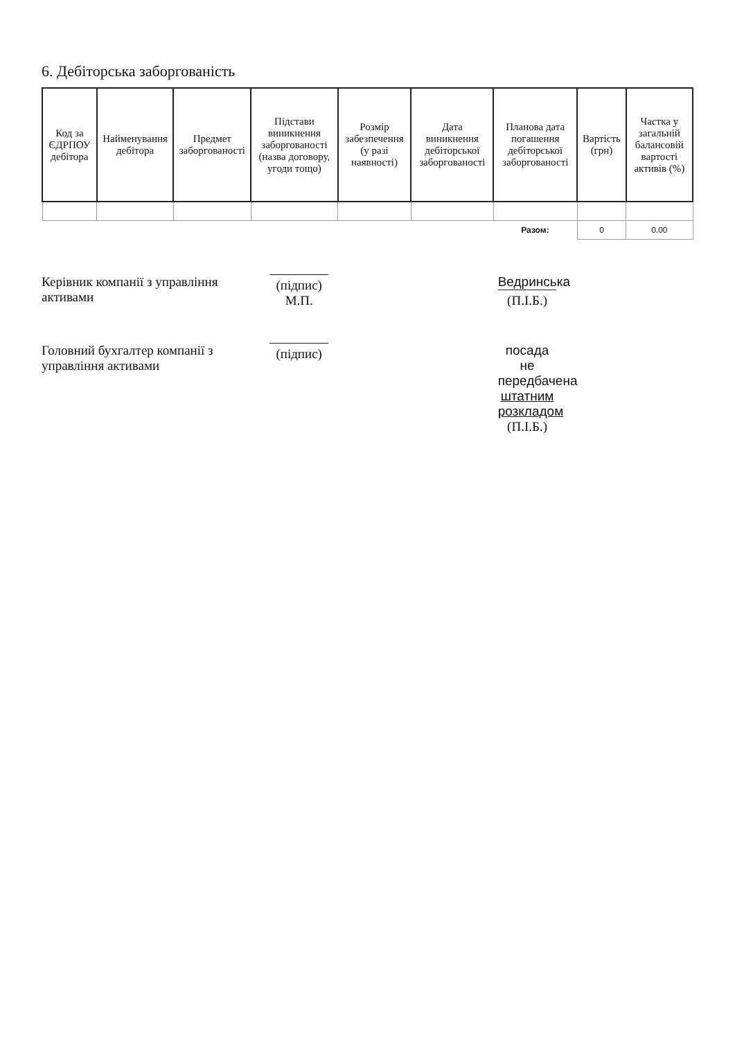6. Дебіторська заборгованість
| Код за ЄДРПОУ дебітора | Найменування дебітора | Предмет заборгованості | Підстави виникнення заборгованості (назва договору, угоди тощо) | Розмір забезпечення (у разі наявності) | Дата виникнення дебіторської заборгованості | Планова дата погашення дебіторської заборгованості | Вартість (грн) | Частка у загальній балансовій вартості активів (%) |
| --- | --- | --- | --- | --- | --- | --- | --- | --- |
| | | | | | | Разом: | 0 | 0.00 |
Керівник компанії з управління активами
(підпис)
М.П.
Ведринська
(П.І.Б.)
Головний бухгалтер компанії з управління активами
(підпис)
посада не передбачена штатним розкладом
(П.І.Б.)